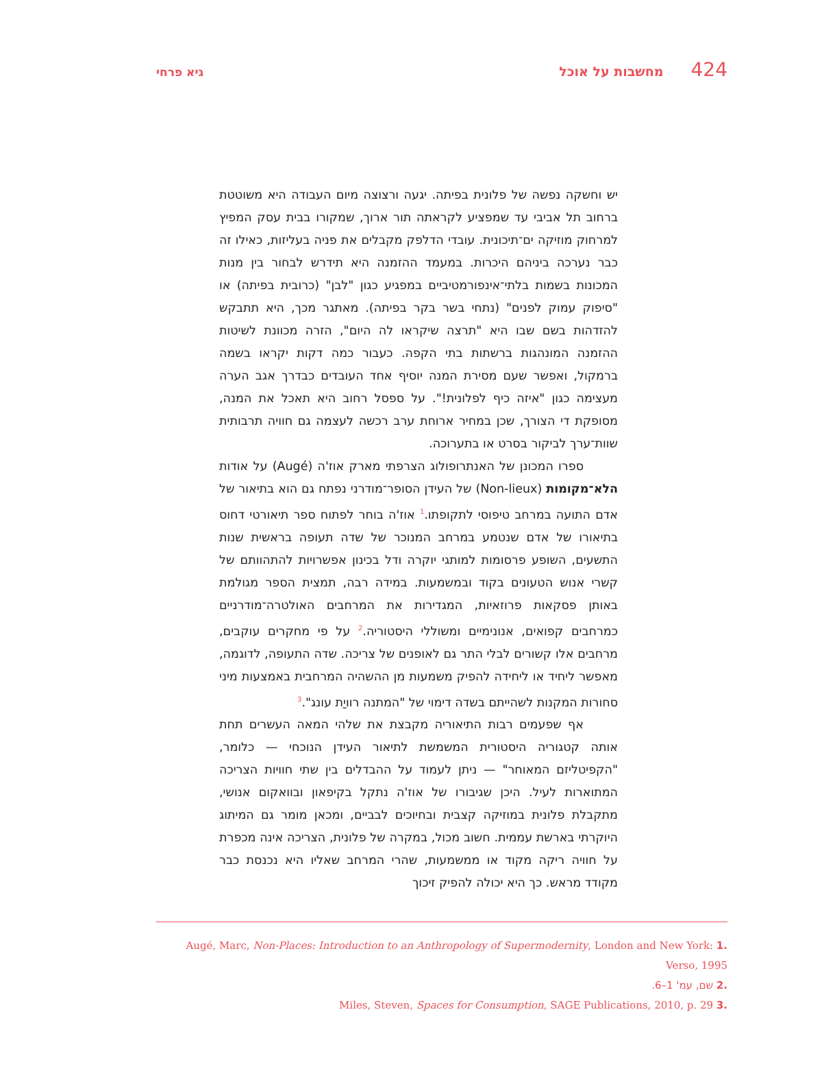424 מחשבות על אוכל גיא פרחי
יש וחשקה נפשה של פלונית בפיתה. יגעה ורצוצה מיום העבודה היא משוטטת ברחוב תל אביבי עד שמפציע לקראתה תור ארוך, שמקורו בבית עסק המפיץ למרחוק מוזיקה ים־תיכונית. עובדי הדלפק מקבלים את פניה בעליזות, כאילו זה כבר נערכה ביניהם היכרות. במעמד ההזמנה היא תידרש לבחור בין מנות המכונות בשמות בלתי־אינפורמטיביים במפגיע כגון "לבן" (כרובית בפיתה) או "סיפוק עמוק לפנים" (נתחי בשר בקר בפיתה). מאתגר מכך, היא תתבקש להזדהות בשם שבו היא "תרצה שיקראו לה היום", הזרה מכוונת לשיטות ההזמנה המונהגות ברשתות בתי הקפה. כעבור כמה דקות יקראו בשמה ברמקול, ואפשר שעם מסירת המנה יוסיף אחד העובדים כבדרך אגב הערה מעצימה כגון "איזה כיף לפלונית!". על ספסל רחוב היא תאכל את המנה, מסופקת די הצורך, שכן במחיר ארוחת ערב רכשה לעצמה גם חוויה תרבותית שוות־ערך לביקור בסרט או בתערוכה.
ספרו המכונן של האנתרופולוג הצרפתי מארק אוז'ה (Augé) על אודות הלא־מקומות (Non-lieux) של העידן הסופר־מודרני נפתח גם הוא בתיאור של אדם התועה במרחב טיפוסי לתקופתו.<sup>1</sup> אוז'ה בוחר לפתוח ספר תיאורטי דחוס בתיאורו של אדם שנטמע במרחב המנוכר של שדה תעופה בראשית שנות התשעים, השופע פרסומות למותגי יוקרה ודל בכינון אפשרויות להתהוותם של קשרי אנוש הטעונים בקוד ובמשמעות. במידה רבה, תמצית הספר מגולמת באותן פסקאות פרוזאיות, המגדירות את המרחבים האולטרה־מודרניים כמרחבים קפואים, אנונימיים ומשוללי היסטוריה.<sup>2</sup> על פי מחקרים עוקבים, מרחבים אלו קשורים לבלי התר גם לאופנים של צריכה. שדה התעופה, לדוגמה, מאפשר ליחיד או ליחידה להפיק משמעות מן ההשהיה המרחבית באמצעות מיני סחורות המקנות לשהייתם בשדה דימוי של "המתנה רוויַת עונג".<sup>3</sup>
אף שפעמים רבות התיאוריה מקבצת את שלהי המאה העשרים תחת אותה קטגוריה היסטורית המשמשת לתיאור העידן הנוכחי — כלומר, "הקפיטליזם המאוחר" — ניתן לעמוד על ההבדלים בין שתי חוויות הצריכה המתוארות לעיל. היכן שגיבורו של אוז'ה נתקל בקיפאון ובוואקום אנושי, מתקבלת פלונית במוזיקה קצבית ובחיוכים לבביים, ומכאן מומר גם המיתוג היוקרתי בארשת עממית. חשוב מכול, במקרה של פלונית, הצריכה אינה מכפרת על חוויה ריקה מקוד או ממשמעות, שהרי המרחב שאליו היא נכנסת כבר מקודד מראש. כך היא יכולה להפיק זיכוך
.1 Augé, Marc, Non-Places: Introduction to an Anthropology of Supermodernity, London and New York: Verso, 1995
.2 שם, עמ' 1–6.
.3 Miles, Steven, Spaces for Consumption, SAGE Publications, 2010, p. 29